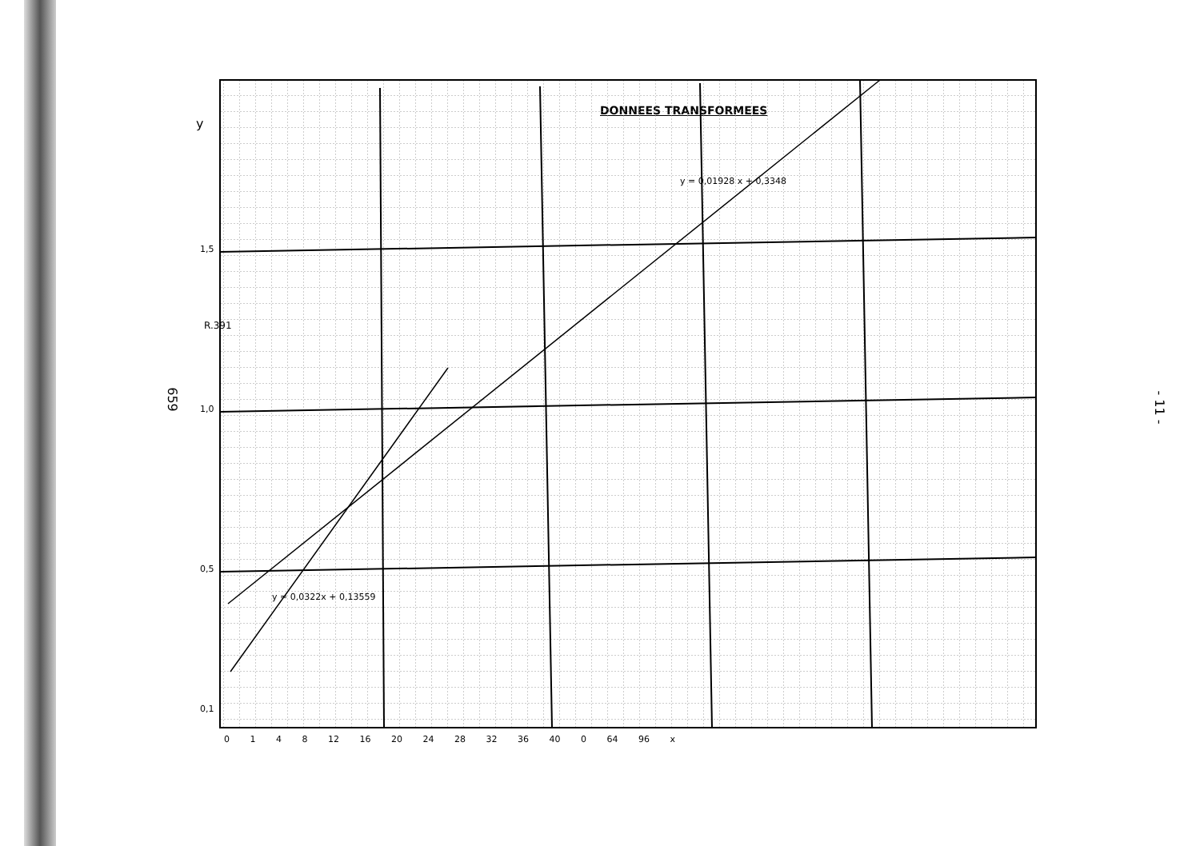659
DONNEES TRANSFORMEES
1,5
1,0
0,5
0,1
y
R.391
0 1 4 8 12 16 20 24 28 32 36 40 0 64 96 x
y = 0,01928 x + 0,3348
y = 0,0322x + 0,13559
- 11 -